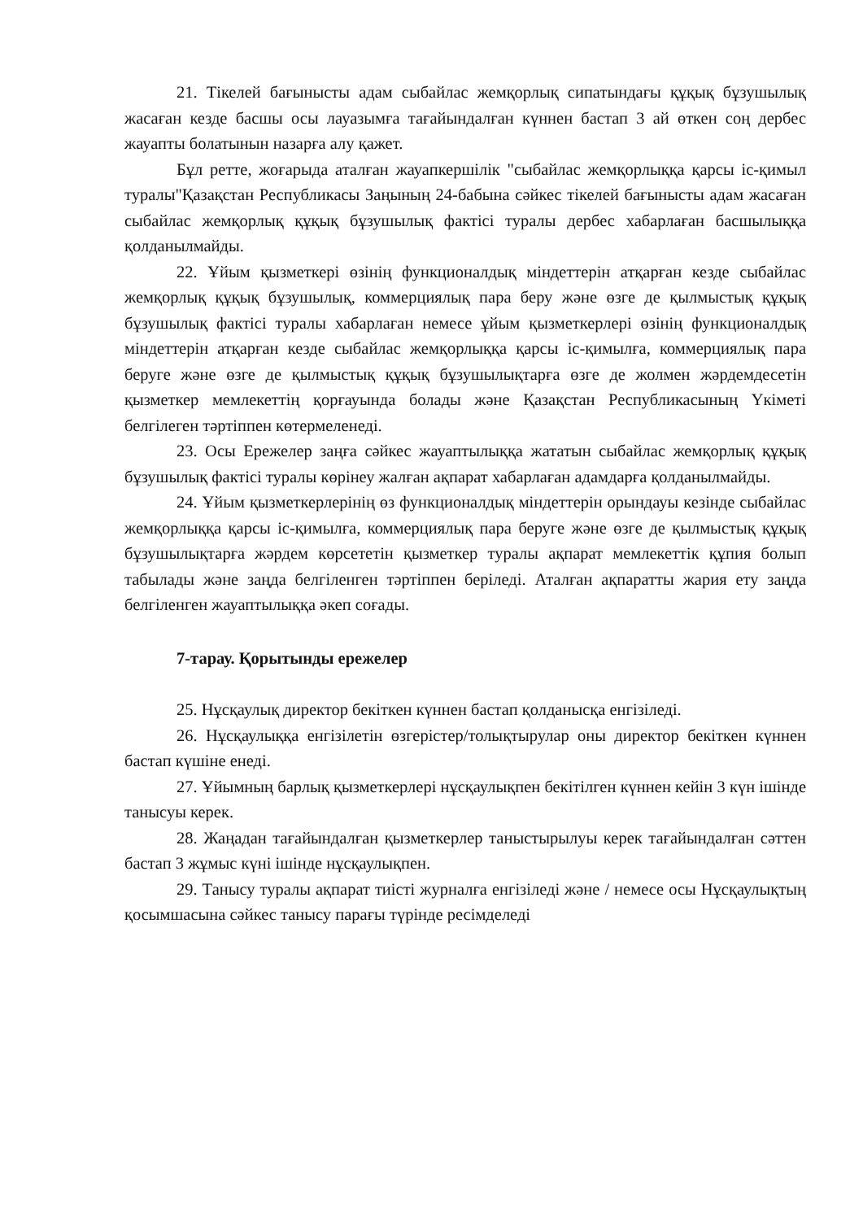21. Тікелей бағынысты адам сыбайлас жемқорлық сипатындағы құқық бұзушылық жасаған кезде басшы осы лауазымға тағайындалған күннен бастап 3 ай өткен соң дербес жауапты болатынын назарға алу қажет.
Бұл ретте, жоғарыда аталған жауапкершілік "сыбайлас жемқорлыққа қарсы іс-қимыл туралы"Қазақстан Республикасы Заңының 24-бабына сәйкес тікелей бағынысты адам жасаған сыбайлас жемқорлық құқық бұзушылық фактісі туралы дербес хабарлаған басшылыққа қолданылмайды.
22. Ұйым қызметкері өзінің функционалдық міндеттерін атқарған кезде сыбайлас жемқорлық құқық бұзушылық, коммерциялық пара беру және өзге де қылмыстық құқық бұзушылық фактісі туралы хабарлаған немесе ұйым қызметкерлері өзінің функционалдық міндеттерін атқарған кезде сыбайлас жемқорлыққа қарсы іс-қимылға, коммерциялық пара беруге және өзге де қылмыстық құқық бұзушылықтарға өзге де жолмен жәрдемдесетін қызметкер мемлекеттің қорғауында болады және Қазақстан Республикасының Үкіметі белгілеген тәртіппен көтермеленеді.
23. Осы Ережелер заңға сәйкес жауаптылыққа жататын сыбайлас жемқорлық құқық бұзушылық фактісі туралы көрінеу жалған ақпарат хабарлаған адамдарға қолданылмайды.
24. Ұйым қызметкерлерінің өз функционалдық міндеттерін орындауы кезінде сыбайлас жемқорлыққа қарсы іс-қимылға, коммерциялық пара беруге және өзге де қылмыстық құқық бұзушылықтарға жәрдем көрсететін қызметкер туралы ақпарат мемлекеттік құпия болып табылады және заңда белгіленген тәртіппен беріледі. Аталған ақпаратты жария ету заңда белгіленген жауаптылыққа әкеп соғады.
7-тарау. Қорытынды ережелер
25. Нұсқаулық директор бекіткен күннен бастап қолданысқа енгізіледі.
26. Нұсқаулыққа енгізілетін өзгерістер/толықтырулар оны директор бекіткен күннен бастап күшіне енеді.
27. Ұйымның барлық қызметкерлері нұсқаулықпен бекітілген күннен кейін 3 күн ішінде танысуы керек.
28. Жаңадан тағайындалған қызметкерлер таныстырылуы керек тағайындалған сәттен бастап 3 жұмыс күні ішінде нұсқаулықпен.
29. Танысу туралы ақпарат тиісті журналға енгізіледі және / немесе осы Нұсқаулықтың қосымшасына сәйкес танысу парағы түрінде ресімделеді